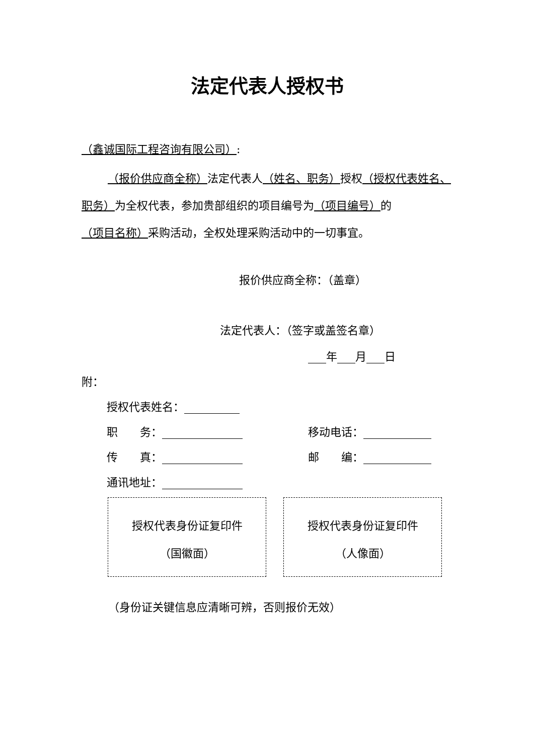法定代表人授权书
（鑫诚国际工程咨询有限公司）:
（报价供应商全称）法定代表人（姓名、职务）授权（授权代表姓名、职务）为全权代表，参加贵部组织的项目编号为（项目编号）的（项目名称）采购活动，全权处理采购活动中的一切事宜。
报价供应商全称：（盖章）
法定代表人：（签字或盖签名章）
年 月 日
附：
授权代表姓名：
职　　务： 移动电话：
传　　真： 邮　　编：
通讯地址：
授权代表身份证复印件
（国徽面）
授权代表身份证复印件
（人像面）
（身份证关键信息应清晰可辨，否则报价无效）